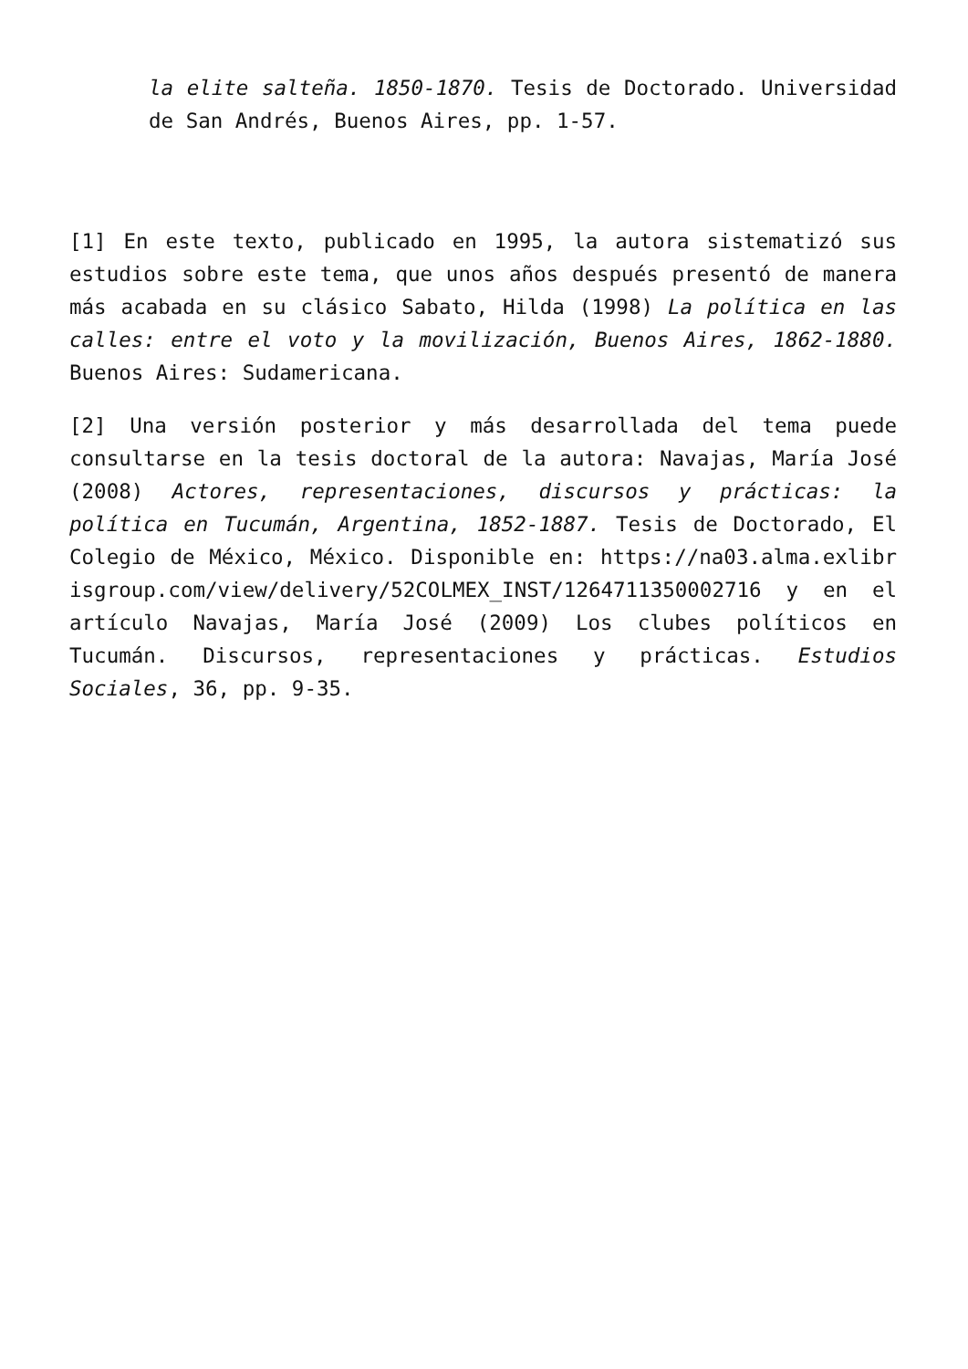la elite salteña. 1850-1870. Tesis de Doctorado. Universidad de San Andrés, Buenos Aires, pp. 1-57.
[1] En este texto, publicado en 1995, la autora sistematizó sus estudios sobre este tema, que unos años después presentó de manera más acabada en su clásico Sabato, Hilda (1998) La política en las calles: entre el voto y la movilización, Buenos Aires, 1862-1880. Buenos Aires: Sudamericana.
[2] Una versión posterior y más desarrollada del tema puede consultarse en la tesis doctoral de la autora: Navajas, María José (2008) Actores, representaciones, discursos y prácticas: la política en Tucumán, Argentina, 1852-1887. Tesis de Doctorado, El Colegio de México, México. Disponible en: https://na03.alma.exlibrisgroup.com/view/delivery/52COLMEX_INST/1264711350002716 y en el artículo Navajas, María José (2009) Los clubes políticos en Tucumán. Discursos, representaciones y prácticas. Estudios Sociales, 36, pp. 9-35.